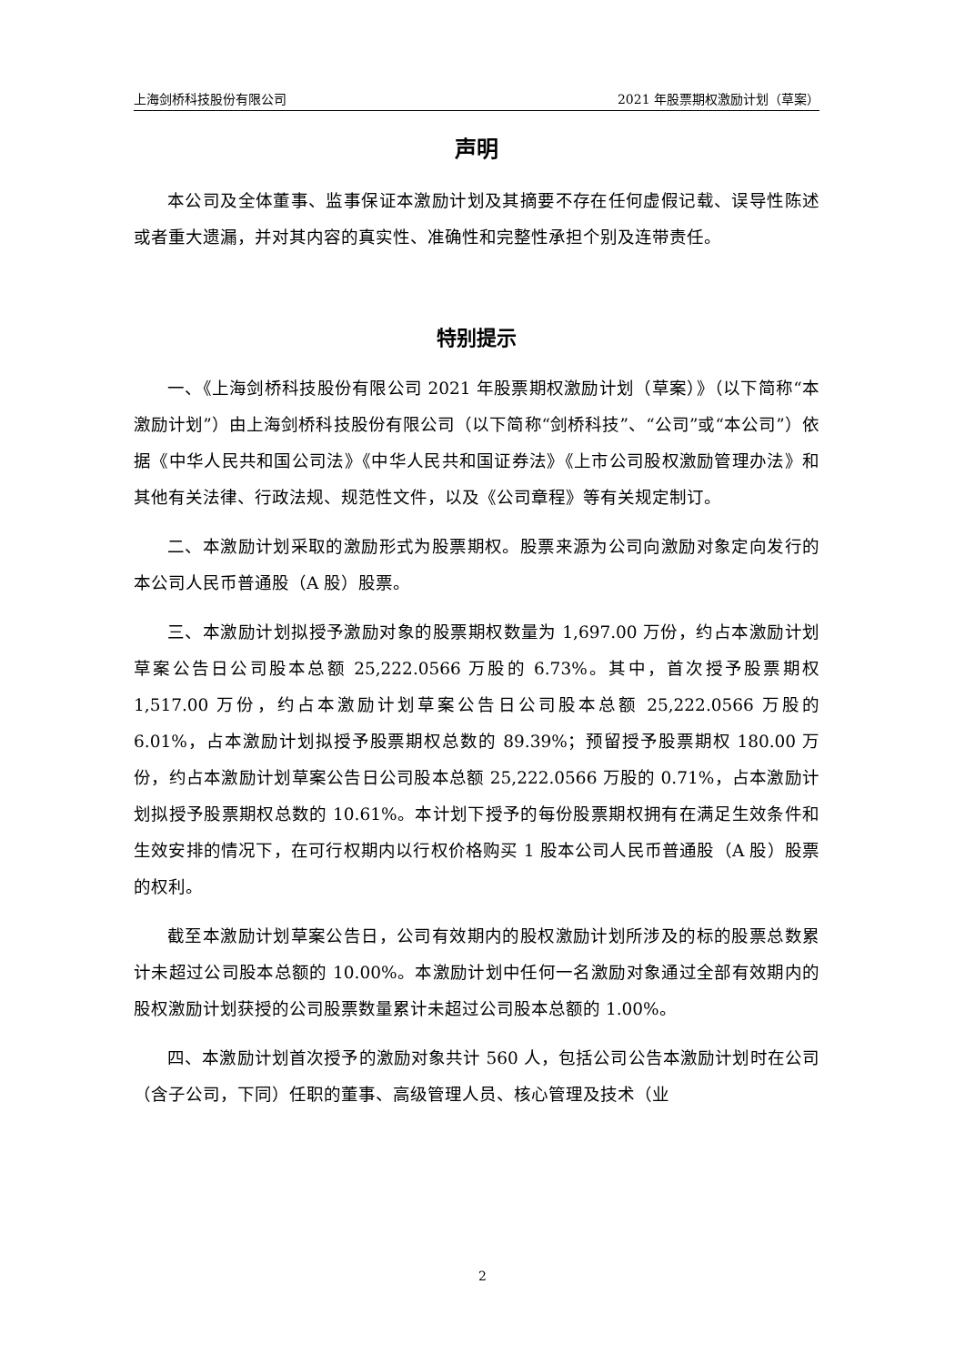上海剑桥科技股份有限公司 2021 年股票期权激励计划（草案）
声明
本公司及全体董事、监事保证本激励计划及其摘要不存在任何虚假记载、误导性陈述或者重大遗漏，并对其内容的真实性、准确性和完整性承担个别及连带责任。
特别提示
一、《上海剑桥科技股份有限公司 2021 年股票期权激励计划（草案）》（以下简称“本激励计划”）由上海剑桥科技股份有限公司（以下简称“剑桥科技”、“公司”或“本公司”）依据《中华人民共和国公司法》《中华人民共和国证券法》《上市公司股权激励管理办法》和其他有关法律、行政法规、规范性文件，以及《公司章程》等有关规定制订。
二、本激励计划采取的激励形式为股票期权。股票来源为公司向激励对象定向发行的本公司人民币普通股（A 股）股票。
三、本激励计划拟授予激励对象的股票期权数量为 1,697.00 万份，约占本激励计划草案公告日公司股本总额 25,222.0566 万股的 6.73%。其中，首次授予股票期权 1,517.00 万份，约占本激励计划草案公告日公司股本总额 25,222.0566 万股的 6.01%，占本激励计划拟授予股票期权总数的 89.39%；预留授予股票期权 180.00 万份，约占本激励计划草案公告日公司股本总额 25,222.0566 万股的 0.71%，占本激励计划拟授予股票期权总数的 10.61%。本计划下授予的每份股票期权拥有在满足生效条件和生效安排的情况下，在可行权期内以行权价格购买 1 股本公司人民币普通股（A 股）股票的权利。
截至本激励计划草案公告日，公司有效期内的股权激励计划所涉及的标的股票总数累计未超过公司股本总额的 10.00%。本激励计划中任何一名激励对象通过全部有效期内的股权激励计划获授的公司股票数量累计未超过公司股本总额的 1.00%。
四、本激励计划首次授予的激励对象共计 560 人，包括公司公告本激励计划时在公司（含子公司，下同）任职的董事、高级管理人员、核心管理及技术（业
2